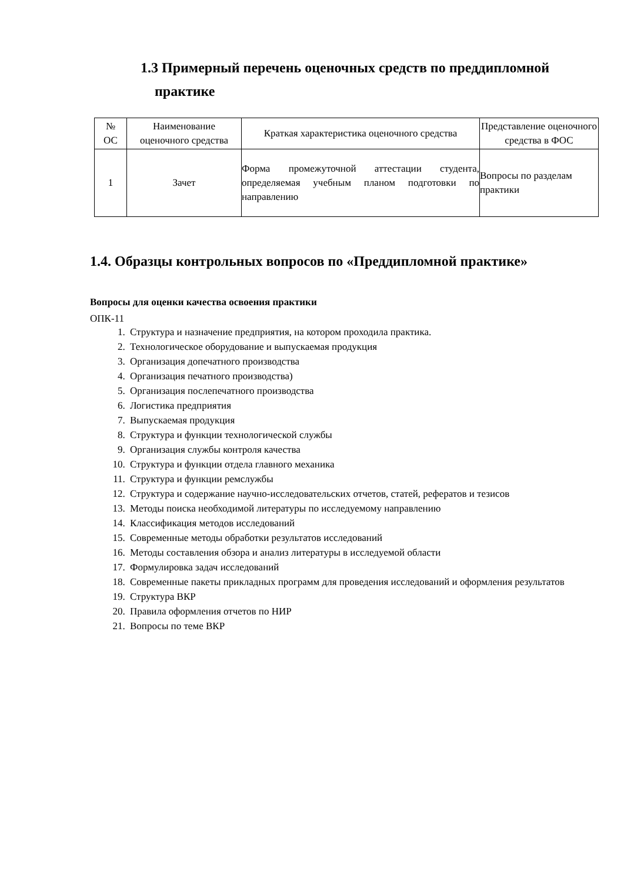1.3 Примерный перечень оценочных средств по преддипломной
практике
| № ОС | Наименование оценочного средства | Краткая характеристика оценочного средства | Представление оценочного средства в ФОС |
| --- | --- | --- | --- |
| 1 | Зачет | Форма промежуточной аттестации студента, определяемая учебным планом подготовки по направлению | Вопросы по разделам практики |
1.4. Образцы контрольных вопросов по «Преддипломной практике»
Вопросы для оценки качества освоения практики
ОПК-11
1. Структура и назначение предприятия, на котором проходила практика.
2. Технологическое оборудование и выпускаемая продукция
3. Организация допечатного производства
4. Организация печатного производства)
5. Организация послепечатного производства
6. Логистика предприятия
7. Выпускаемая продукция
8. Структура и функции технологической службы
9. Организация службы контроля качества
10. Структура и функции отдела главного механика
11. Структура и функции ремслужбы
12. Структура и содержание научно-исследовательских отчетов, статей, рефератов и тезисов
13. Методы поиска необходимой литературы по исследуемому направлению
14. Классификация методов исследований
15. Современные методы обработки результатов исследований
16. Методы составления обзора и анализ литературы в исследуемой области
17. Формулировка задач исследований
18. Современные пакеты прикладных программ для проведения исследований и оформления результатов
19. Структура ВКР
20. Правила оформления отчетов по НИР
21. Вопросы по теме ВКР